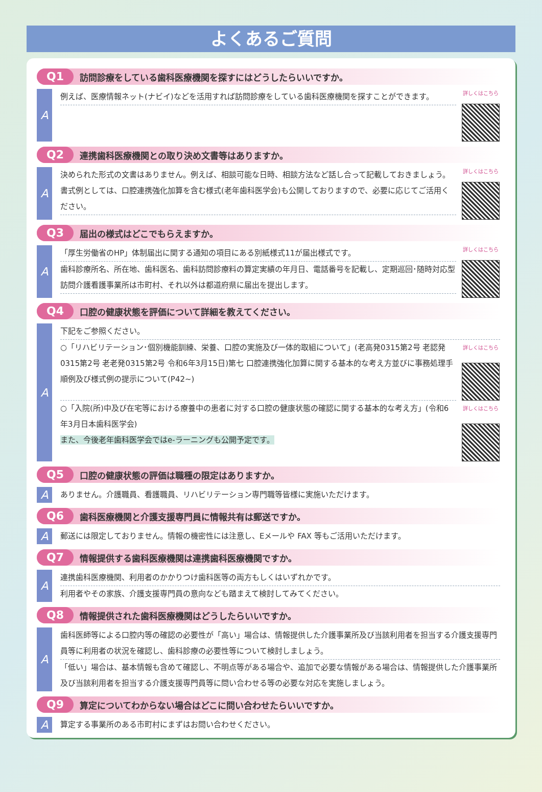よくあるご質問
Q1 訪問診療をしている歯科医療機関を探すにはどうしたらいいですか。
A
例えば、医療情報ネット(ナビイ)などを活用すれば訪問診療をしている歯科医療機関を探すことができます。
詳しくはこちら
Q2 連携歯科医療機関との取り決め文書等はありますか。
A
決められた形式の文書はありません。例えば、相談可能な日時、相談方法など話し合って記載しておきましょう。書式例としては、口腔連携強化加算を含む様式(老年歯科医学会)も公開しておりますので、必要に応じてご活用ください。
詳しくはこちら
Q3 届出の様式はどこでもらえますか。
A
「厚生労働省のHP」体制届出に関する通知の項目にある別紙様式11が届出様式です。
歯科診療所名、所在地、歯科医名、歯科訪問診療料の算定実績の年月日、電話番号を記載し、定期巡回･随時対応型訪問介護看護事業所は市町村、それ以外は都道府県に届出を提出します。
詳しくはこちら
Q4 口腔の健康状態を評価について詳細を教えてください。
A
下記をご参照ください。
○「リハビリテーション･個別機能訓練、栄養、口腔の実施及び一体的取組について」(老高発0315第2号 老認発0315第2号 老老発0315第2号 令和6年3月15日)第七 口腔連携強化加算に関する基本的な考え方並びに事務処理手順例及び様式例の提示について(P42~)
詳しくはこちら
○「入院(所)中及び在宅等における療養中の患者に対する口腔の健康状態の確認に関する基本的な考え方」(令和6年3月日本歯科医学会)
また、今後老年歯科医学会ではe-ラーニングも公開予定です。
詳しくはこちら
Q5 口腔の健康状態の評価は職種の限定はありますか。
A
ありません。介護職員、看護職員、リハビリテーション専門職等皆様に実施いただけます。
Q6 歯科医療機関と介護支援専門員に情報共有は郵送ですか。
A
郵送には限定しておりません。情報の機密性には注意し、Eメールや FAX 等もご活用いただけます。
Q7 情報提供する歯科医療機関は連携歯科医療機関ですか。
A
連携歯科医療機関、利用者のかかりつけ歯科医等の両方もしくはいずれかです。
利用者やその家族、介護支援専門員の意向なども踏まえて検討してみてください。
Q8 情報提供された歯科医療機関はどうしたらいいですか。
A
歯科医師等による口腔内等の確認の必要性が「高い」場合は、情報提供した介護事業所及び当該利用者を担当する介護支援専門員等に利用者の状況を確認し、歯科診療の必要性等について検討しましょう。
「低い」場合は、基本情報も含めて確認し、不明点等がある場合や、追加で必要な情報がある場合は、情報提供した介護事業所及び当該利用者を担当する介護支援専門員等に問い合わせる等の必要な対応を実施しましょう。
Q9 算定についてわからない場合はどこに問い合わせたらいいですか。
A
算定する事業所のある市町村にまずはお問い合わせください。